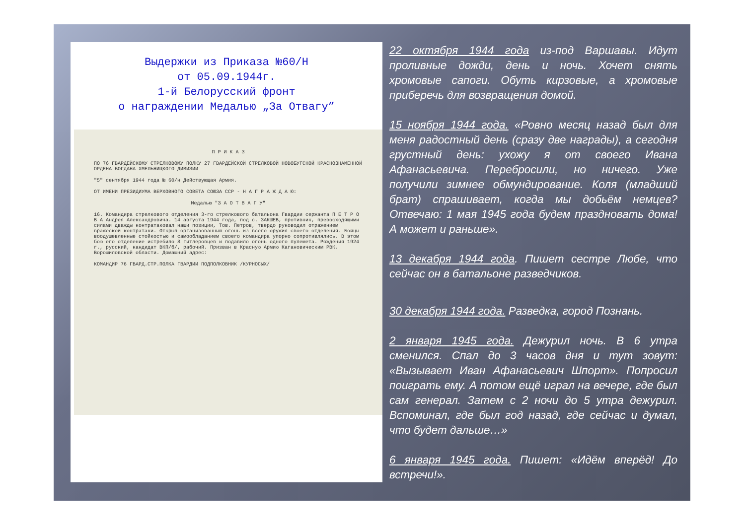Выдержки из Приказа №60/Н
от 05.09.1944г.
1-й Белорусский фронт
о награждении Медалью „За Отвагу”
П Р И К А З
ПО 76 ГВАРДЕЙСКОМУ СТРЕЛКОВОМУ ПОЛКУ 27 ГВАРДЕЙСКОЙ СТРЕЛКОВОЙ НОВОБУГСКОЙ КРАСНОЗНАМЕННОЙ ОРДЕНА БОГДАНА ХМЕЛЬНИЦКОГО ДИВИЗИИ
"5" сентября 1944 года № 60/н Действующая Армия.
ОТ ИМЕНИ ПРЕЗИДИУМА ВЕРХОВНОГО СОВЕТА СОЮЗА ССР - Н А Г Р А Ж Д А Ю:
Медалью "З А О Т В А Г У"
16. Командира стрелкового отделения 3-го стрелкового батальона Гвардии сержанта П Е Т Р О В А Андрея Александровича. 14 августа 1944 года, под с. ЗАКШЕВ, противник, превосходящими силами дважды контратаковал наши позиции, Тов. Петров, твердо руководил отражением вражеской контратаки. Открыл организованный огонь из всего оружия своего отделения. Бойцы воодушевленные стойкостью и самообладанием своего командира упорно сопротивлялись. В этом бою его отделение истребило 8 гитлеровцев и подавило огонь одного пулемета. Рождения 1924 г., русский, кандидат ВКП/б/, рабочий. Призван в Красную Армию Кагановическим РВК. Ворошиловской области. Домашний адрес:
КОМАНДИР 76 ГВАРД.СТР.ПОЛКА ГВАРДИИ ПОДПОЛКОВНИК /КУРНОСЫХ/
22 октября 1944 года из-под Варшавы. Идут проливные дожди, день и ночь. Хочет снять хромовые сапоги. Обуть кирзовые, а хромовые приберечь для возвращения домой.
15 ноября 1944 года. «Ровно месяц назад был для меня радостный день (сразу две награды), а сегодня грустный день: ухожу я от своего Ивана Афанасьевича. Перебросили, но ничего. Уже получили зимнее обмундирование. Коля (младший брат) спрашивает, когда мы добьём немцев? Отвечаю: 1 мая 1945 года будем праздновать дома! А может и раньше».
13 декабря 1944 года. Пишет сестре Любе, что сейчас он в батальоне разведчиков.
30 декабря 1944 года. Разведка, город Познань.
2 января 1945 года. Дежурил ночь. В 6 утра сменился. Спал до 3 часов дня и тут зовут: «Вызывает Иван Афанасьевич Шпорт». Попросил поиграть ему. А потом ещё играл на вечере, где был сам генерал. Затем с 2 ночи до 5 утра дежурил. Вспоминал, где был год назад, где сейчас и думал, что будет дальше…»
6 января 1945 года. Пишет: «Идём вперёд! До встречи!».